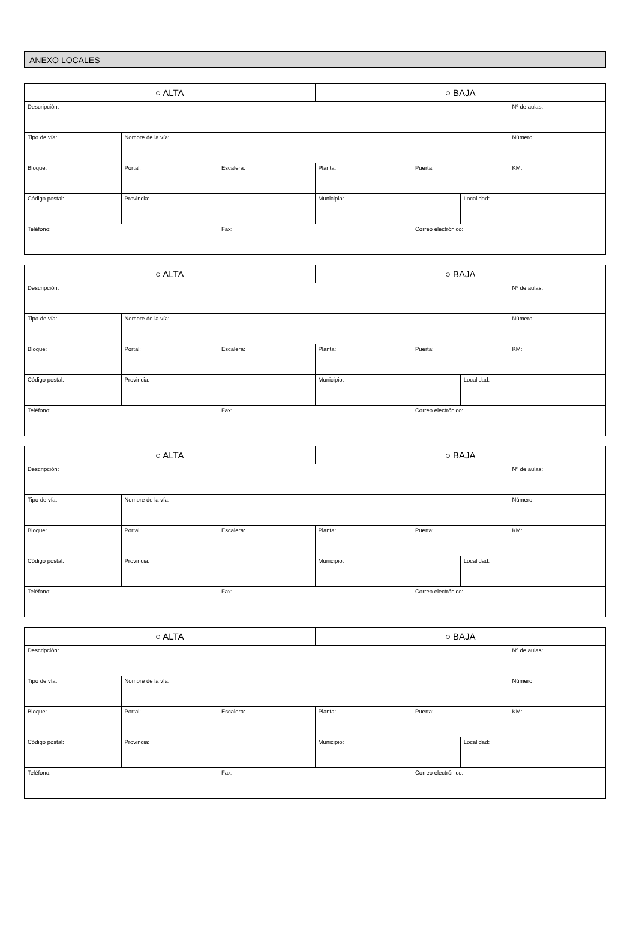ANEXO LOCALES
| ○ ALTA | | | ○ BAJA | | | |
| Descripción: | | | | | | Nº de aulas: |
| Tipo de vía: | Nombre de la vía: | | | | | Número: |
| Bloque: | Portal: | Escalera: | Planta: | Puerta: | | KM: |
| Código postal: | Provincia: | | Municipio: | | Localidad: | |
| Teléfono: | | Fax: | | Correo electrónico: | | |
| ○ ALTA | | | ○ BAJA | | | |
| Descripción: | | | | | | Nº de aulas: |
| Tipo de vía: | Nombre de la vía: | | | | | Número: |
| Bloque: | Portal: | Escalera: | Planta: | Puerta: | | KM: |
| Código postal: | Provincia: | | Municipio: | | Localidad: | |
| Teléfono: | | Fax: | | Correo electrónico: | | |
| ○ ALTA | | | ○ BAJA | | | |
| Descripción: | | | | | | Nº de aulas: |
| Tipo de vía: | Nombre de la vía: | | | | | Número: |
| Bloque: | Portal: | Escalera: | Planta: | Puerta: | | KM: |
| Código postal: | Provincia: | | Municipio: | | Localidad: | |
| Teléfono: | | Fax: | | Correo electrónico: | | |
| ○ ALTA | | | ○ BAJA | | | |
| Descripción: | | | | | | Nº de aulas: |
| Tipo de vía: | Nombre de la vía: | | | | | Número: |
| Bloque: | Portal: | Escalera: | Planta: | Puerta: | | KM: |
| Código postal: | Provincia: | | Municipio: | | Localidad: | |
| Teléfono: | | Fax: | | Correo electrónico: | | |